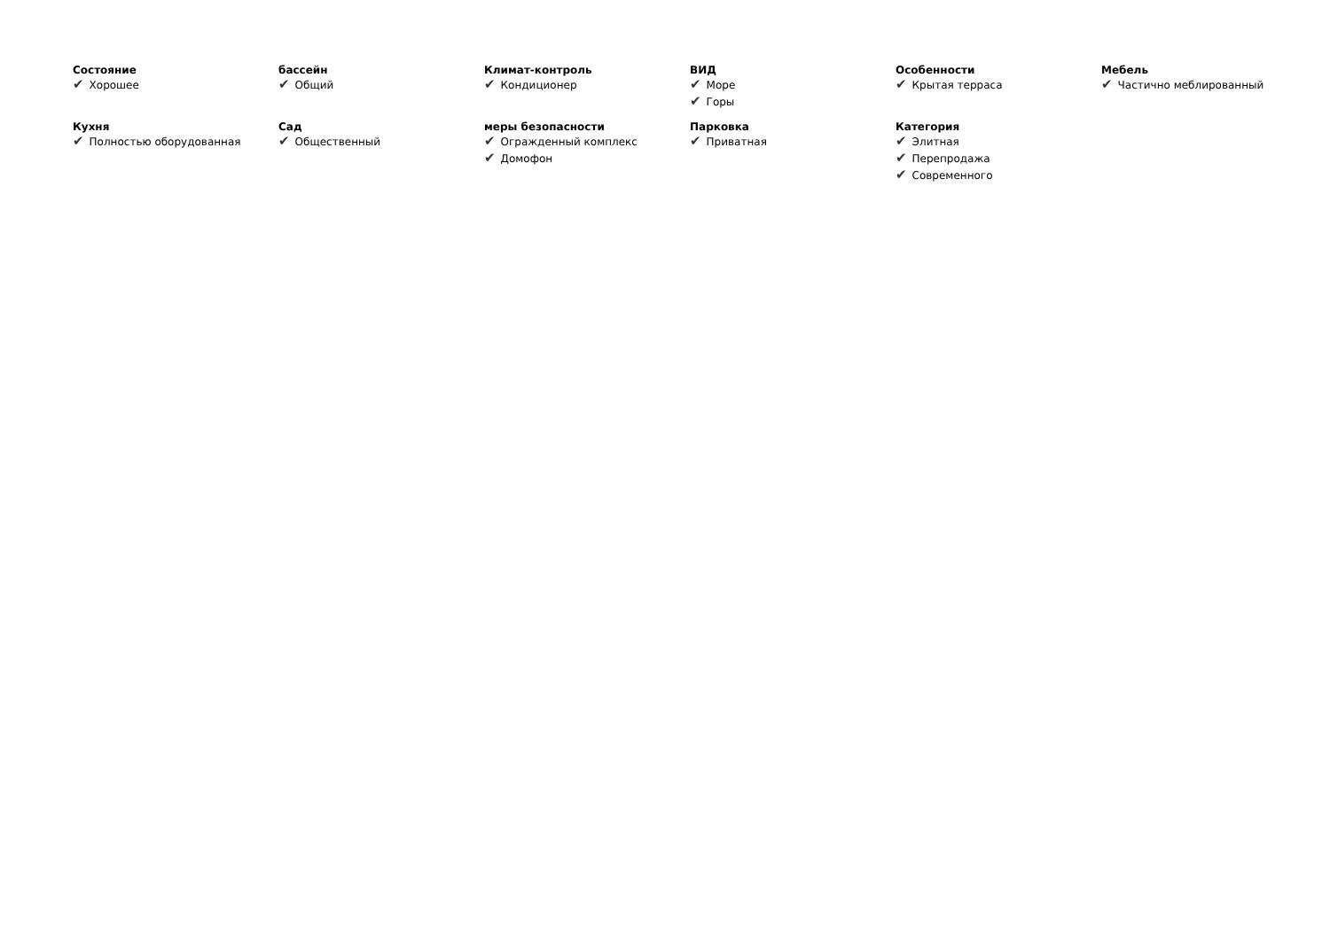Состояние
✔ Хорошее
бассейн
✔ Общий
Климат-контроль
✔ Кондиционер
ВИД
✔ Море
✔ Горы
Особенности
✔ Крытая терраса
Мебель
✔ Частично меблированный
Кухня
✔ Полностью оборудованная
Сад
✔ Общественный
меры безопасности
✔ Огражденный комплекс
✔ Домофон
Парковка
✔ Приватная
Категория
✔ Элитная
✔ Перепродажа
✔ Современного